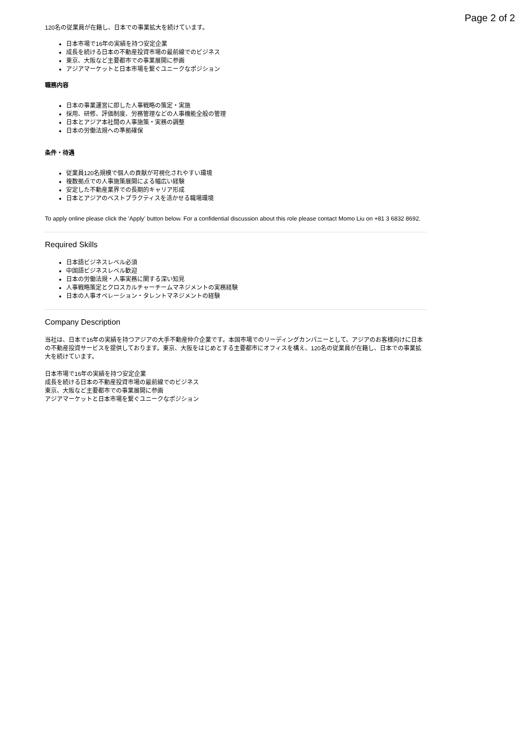Page 2 of 2
120名の従業員が在籍し、日本での事業拡大を続けています。
日本市場で16年の実績を持つ安定企業
成長を続ける日本の不動産投資市場の最前線でのビジネス
東京、大阪など主要都市での事業展開に参画
アジアマーケットと日本市場を繋ぐユニークなポジション
職務内容
日本の事業運営に即した人事戦略の策定・実施
採用、研修、評価制度、労務管理などの人事機能全般の管理
日本とアジア本社間の人事施策・実務の調整
日本の労働法規への準拠確保
条件・待遇
従業員120名規模で個人の貢献が可視化されやすい環境
複数拠点での人事施策展開による幅広い経験
安定した不動産業界での長期的キャリア形成
日本とアジアのベストプラクティスを活かせる職場環境
To apply online please click the 'Apply' button below. For a confidential discussion about this role please contact Momo Liu on +81 3 6832 8692.
Required Skills
日本語ビジネスレベル必須
中国語ビジネスレベル歓迎
日本の労働法規・人事実務に関する深い知見
人事戦略策定とクロスカルチャーチームマネジメントの実務経験
日本の人事オペレーション・タレントマネジメントの経験
Company Description
当社は、日本で16年の実績を持つアジアの大手不動産仲介企業です。本国市場でのリーディングカンパニーとして、アジアのお客様向けに日本の不動産投資サービスを提供しております。東京、大阪をはじめとする主要都市にオフィスを構え、120名の従業員が在籍し、日本での事業拡大を続けています。
日本市場で16年の実績を持つ安定企業
成長を続ける日本の不動産投資市場の最前線でのビジネス
東京、大阪など主要都市での事業展開に参画
アジアマーケットと日本市場を繋ぐユニークなポジション